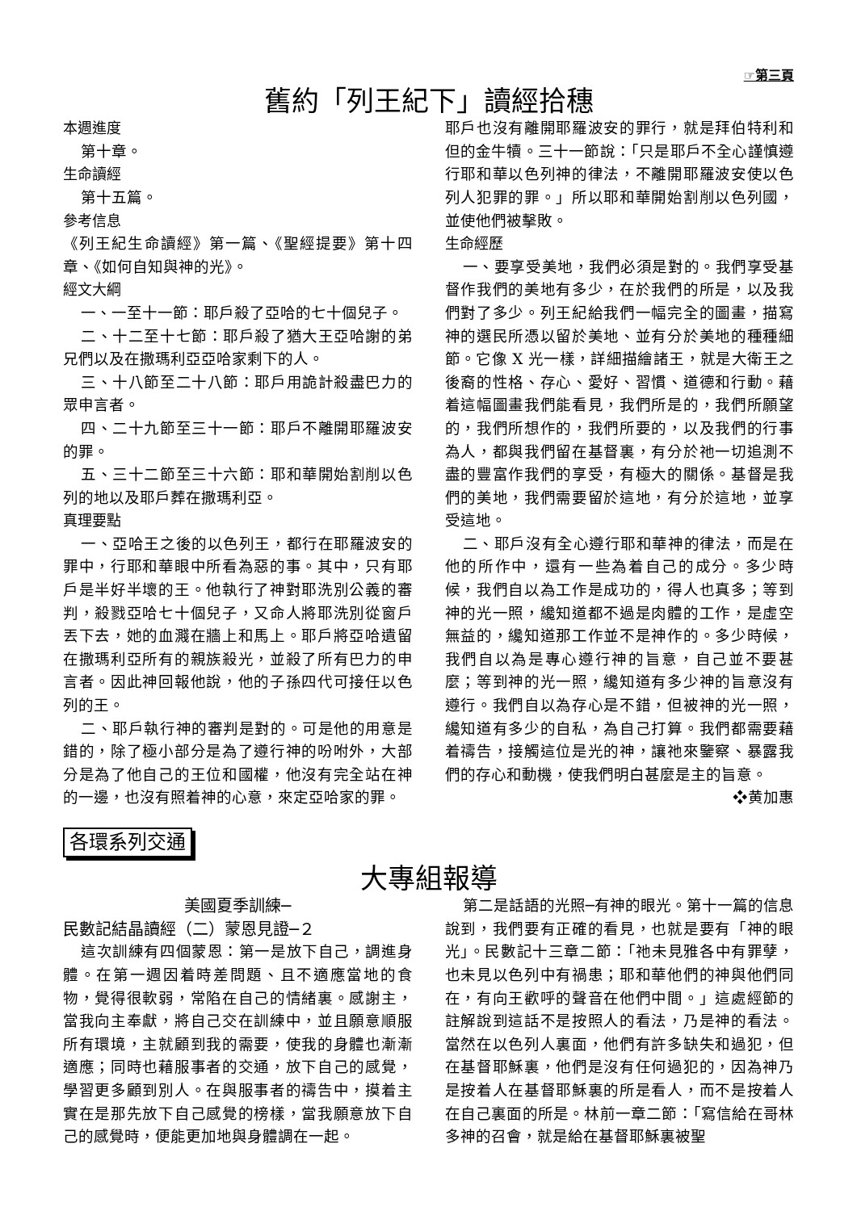☞第三頁
舊約「列王紀下」讀經拾穗
本週進度
第十章。
生命讀經
第十五篇。
參考信息
《列王紀生命讀經》第一篇、《聖經提要》第十四章、《如何自知與神的光》。
經文大綱
一、一至十一節：耶戶殺了亞哈的七十個兒子。
二、十二至十七節：耶戶殺了猶大王亞哈謝的弟兄們以及在撒瑪利亞亞哈家剩下的人。
三、十八節至二十八節：耶戶用詭計殺盡巴力的眾申言者。
四、二十九節至三十一節：耶戶不離開耶羅波安的罪。
五、三十二節至三十六節：耶和華開始割削以色列的地以及耶戶葬在撒瑪利亞。
真理要點
一、亞哈王之後的以色列王，都行在耶羅波安的罪中，行耶和華眼中所看為惡的事。其中，只有耶戶是半好半壞的王。他執行了神對耶洗別公義的審判，殺戮亞哈七十個兒子，又命人將耶洗別從窗戶丟下去，她的血濺在牆上和馬上。耶戶將亞哈遺留在撒瑪利亞所有的親族殺光，並殺了所有巴力的申言者。因此神回報他說，他的子孫四代可接任以色列的王。
二、耶戶執行神的審判是對的。可是他的用意是錯的，除了極小部分是為了遵行神的吩咐外，大部分是為了他自己的王位和國權，他沒有完全站在神的一邊，也沒有照着神的心意，來定亞哈家的罪。
耶戶也沒有離開耶羅波安的罪行，就是拜伯特利和但的金牛犢。三十一節說：「只是耶戶不全心謹慎遵行耶和華以色列神的律法，不離開耶羅波安使以色列人犯罪的罪。」所以耶和華開始割削以色列國，並使他們被擊敗。
生命經歷
一、要享受美地，我們必須是對的。我們享受基督作我們的美地有多少，在於我們的所是，以及我們對了多少。列王紀給我們一幅完全的圖畫，描寫神的選民所憑以留於美地、並有分於美地的種種細節。它像 X 光一樣，詳細描繪諸王，就是大衛王之後裔的性格、存心、愛好、習慣、道德和行動。藉着這幅圖畫我們能看見，我們所是的，我們所願望的，我們所想作的，我們所要的，以及我們的行事為人，都與我們留在基督裏，有分於祂一切追測不盡的豐富作我們的享受，有極大的關係。基督是我們的美地，我們需要留於這地，有分於這地，並享受這地。
二、耶戶沒有全心遵行耶和華神的律法，而是在他的所作中，還有一些為着自己的成分。多少時候，我們自以為工作是成功的，得人也真多；等到神的光一照，纔知道都不過是肉體的工作，是虛空無益的，纔知道那工作並不是神作的。多少時候，我們自以為是專心遵行神的旨意，自己並不要甚麼；等到神的光一照，纔知道有多少神的旨意沒有遵行。我們自以為存心是不錯，但被神的光一照，纔知道有多少的自私，為自己打算。我們都需要藉着禱告，接觸這位是光的神，讓祂來鑒察、暴露我們的存心和動機，使我們明白甚麼是主的旨意。
❖黄加惠
各環系列交通
大專組報導
美國夏季訓練─
民數記結晶讀經（二）蒙恩見證─２
這次訓練有四個蒙恩：第一是放下自己，調進身體。在第一週因着時差問題、且不適應當地的食物，覺得很軟弱，常陷在自己的情緒裏。感謝主，當我向主奉獻，將自己交在訓練中，並且願意順服所有環境，主就顧到我的需要，使我的身體也漸漸適應；同時也藉服事者的交通，放下自己的感覺，學習更多顧到別人。在與服事者的禱告中，摸着主實在是那先放下自己感覺的榜樣，當我願意放下自己的感覺時，便能更加地與身體調在一起。
第二是話語的光照─有神的眼光。第十一篇的信息說到，我們要有正確的看見，也就是要有「神的眼光」。民數記十三章二節：「祂未見雅各中有罪孽，也未見以色列中有禍患；耶和華他們的神與他們同在，有向王歡呼的聲音在他們中間。」這處經節的註解說到這話不是按照人的看法，乃是神的看法。當然在以色列人裏面，他們有許多缺失和過犯，但在基督耶穌裏，他們是沒有任何過犯的，因為神乃是按着人在基督耶穌裏的所是看人，而不是按着人在自己裏面的所是。林前一章二節：「寫信給在哥林多神的召會，就是給在基督耶穌裏被聖